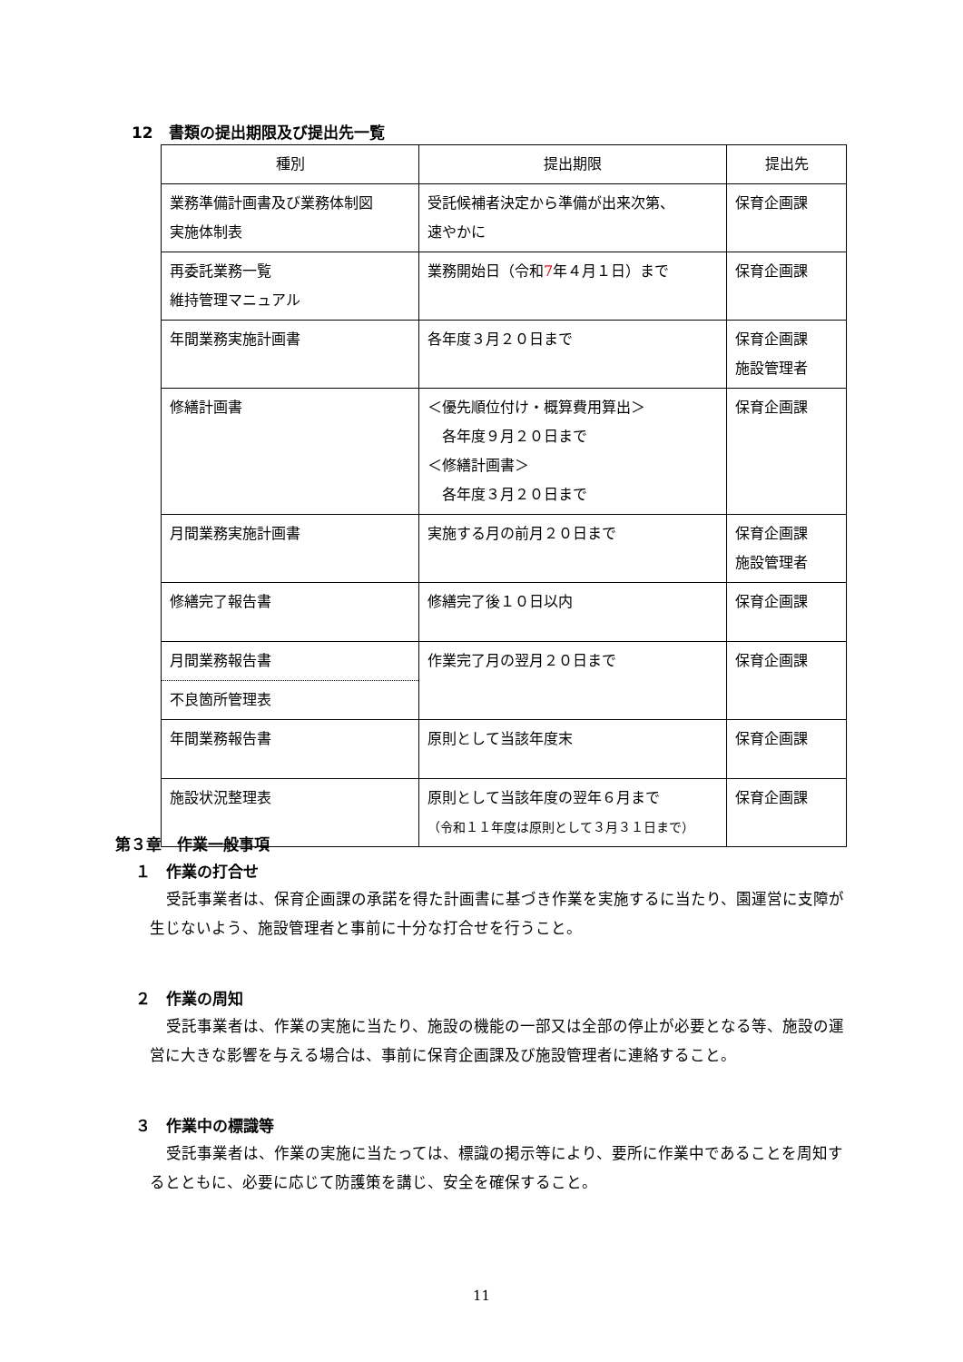12　書類の提出期限及び提出先一覧
| 種別 | 提出期限 | 提出先 |
| --- | --- | --- |
| 業務準備計画書及び業務体制図 実施体制表 | 受託候補者決定から準備が出来次第、 速やかに | 保育企画課 |
| 再委託業務一覧 維持管理マニュアル | 業務開始日（令和 7 年４月１日）まで | 保育企画課 |
| 年間業務実施計画書 | 各年度３月２０日まで | 保育企画課 施設管理者 |
| 修繕計画書 | ＜優先順位付け・概算費用算出＞ 各年度９月２０日まで ＜修繕計画書＞ 各年度３月２０日まで | 保育企画課 |
| 月間業務実施計画書 | 実施する月の前月２０日まで | 保育企画課 施設管理者 |
| 修繕完了報告書 | 修繕完了後１０日以内 | 保育企画課 |
| 月間業務報告書 不良箇所管理表 | 作業完了月の翌月２０日まで | 保育企画課 |
| 年間業務報告書 | 原則として当該年度末 | 保育企画課 |
| 施設状況整理表 | 原則として当該年度の翌年６月まで （令和１１年度は原則として３月３１日まで） | 保育企画課 |
第３章　作業一般事項
１　作業の打合せ
受託事業者は、保育企画課の承諾を得た計画書に基づき作業を実施するに当たり、園運営に支障が生じないよう、施設管理者と事前に十分な打合せを行うこと。
２　作業の周知
受託事業者は、作業の実施に当たり、施設の機能の一部又は全部の停止が必要となる等、施設の運営に大きな影響を与える場合は、事前に保育企画課及び施設管理者に連絡すること。
３　作業中の標識等
受託事業者は、作業の実施に当たっては、標識の掲示等により、要所に作業中であることを周知するとともに、必要に応じて防護策を講じ、安全を確保すること。
11